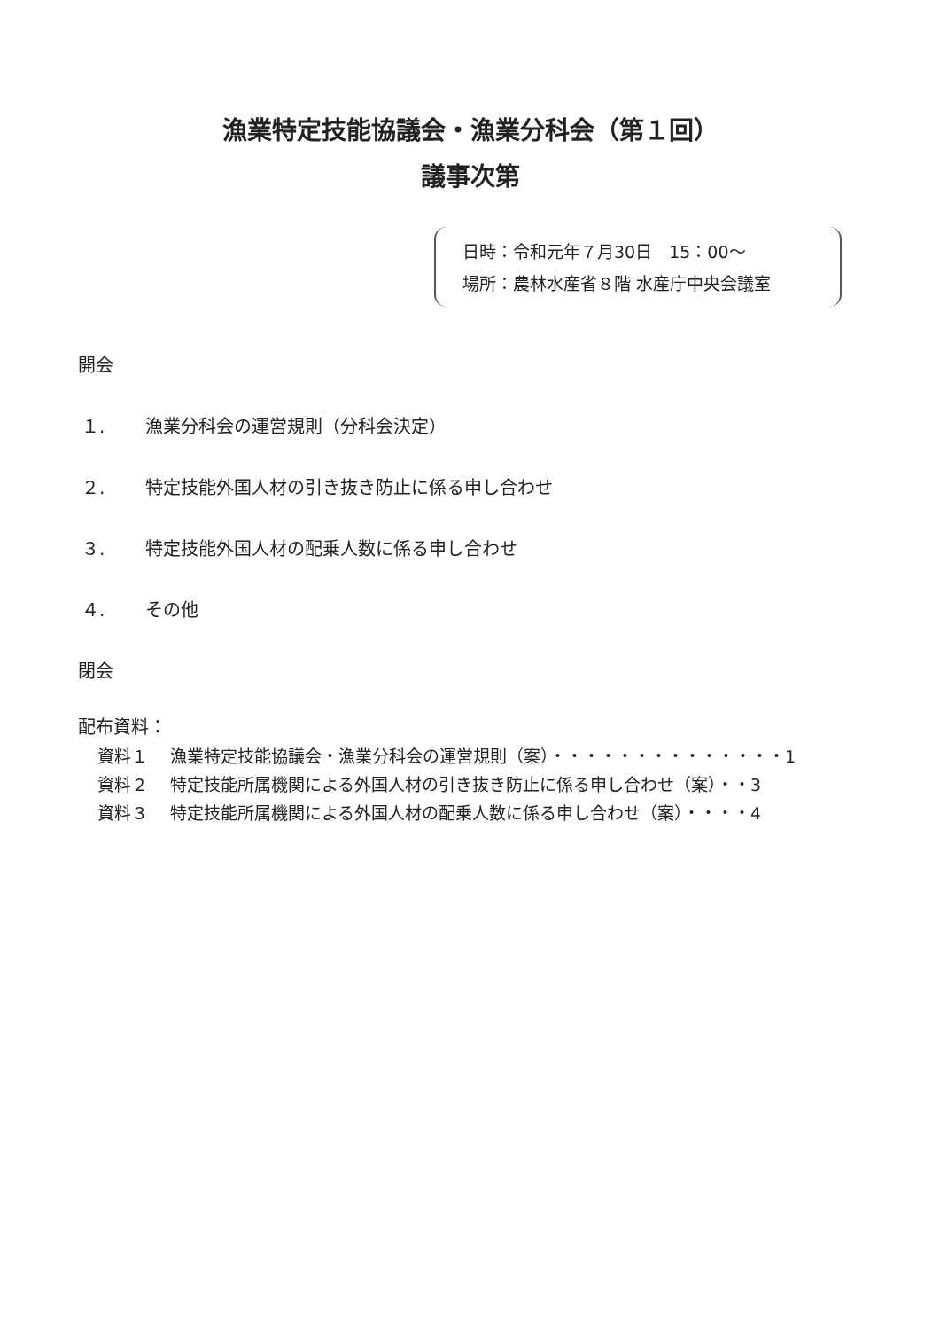漁業特定技能協議会・漁業分科会（第１回）
議事次第
日時：令和元年７月30日　15：00～
場所：農林水産省８階 水産庁中央会議室
開会
１. 漁業分科会の運営規則（分科会決定）
２. 特定技能外国人材の引き抜き防止に係る申し合わせ
３. 特定技能外国人材の配乗人数に係る申し合わせ
４. その他
閉会
配布資料：
資料１ 漁業特定技能協議会・漁業分科会の運営規則（案）・・・・・・・・・・・・・・1
資料２ 特定技能所属機関による外国人材の引き抜き防止に係る申し合わせ（案）・・3
資料３ 特定技能所属機関による外国人材の配乗人数に係る申し合わせ（案）・・・・4